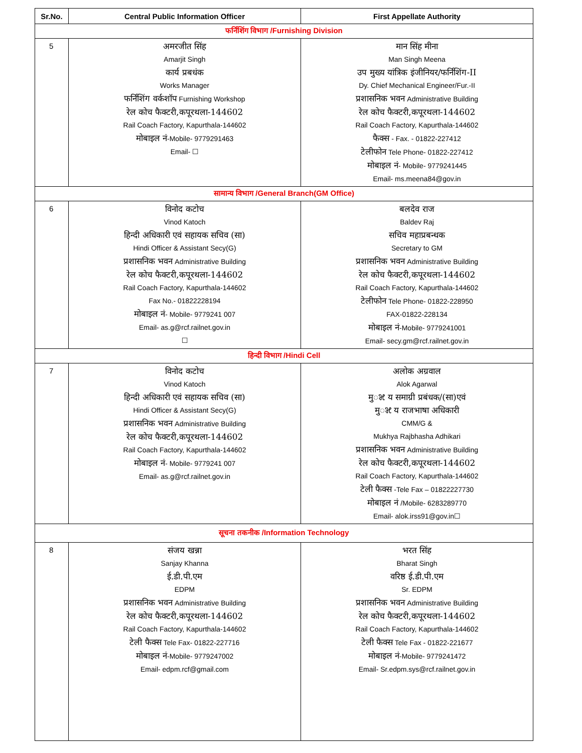| Sr.No. | Central Public Information Officer | First Appellate Authority |
| --- | --- | --- |
| फर्निशिंग विभाग /Furnishing Division | | |
| 5 | अमरजीत सिंह Amarjit Singh कार्य प्रबधंक Works Manager फर्निशिंग वर्कशॉप Furnishing Workshop रेल कोच फैक्टरी,कपूरथला-144602 Rail Coach Factory, Kapurthala-144602 मोबाइल नं -Mobile- 9779291463 Email- ☐ | मान सिंह मीना Man Singh Meena उप मुख्य यांत्रिक इंजीनियर/फर्निशिंग-II Dy. Chief Mechanical Engineer/Fur.-II प्रशासनिक भवन Administrative Building रेल कोच फैक्टरी,कपूरथला-144602 Rail Coach Factory, Kapurthala-144602 फैक्स - Fax. - 01822-227412 टेलीफोन Tele Phone- 01822-227412 मोबाइल नं - Mobile- 9779241445 Email- ms.meena84@gov.in |
| सामान्य विभाग /General Branch(GM Office) | | |
| 6 | विनोद कटोच Vinod Katoch हिन्दी अधिकारी एवं सहायक सचिव (सा) Hindi Officer & Assistant Secy(G) प्रशासनिक भवन Administrative Building रेल कोच फैक्टरी,कपूरथला-144602 Rail Coach Factory, Kapurthala-144602 Fax No.- 01822228194 मोबाइल नं - Mobile- 9779241 007 Email- as.g@rcf.railnet.gov.in ☐ | बलदेव राज Baldev Raj सचिव महाप्रबन्धक Secretary to GM प्रशासनिक भवन Administrative Building रेल कोच फैक्टरी,कपूरथला-144602 Rail Coach Factory, Kapurthala-144602 टेलीफोन Tele Phone- 01822-228950 FAX-01822-228134 मोबाइल नं -Mobile- 9779241001 Email- secy.gm@rcf.railnet.gov.in |
| हिन्दी विभाग /Hindi Cell | | |
| 7 | विनोद कटोच Vinod Katoch हिन्दी अधिकारी एवं सहायक सचिव (सा) Hindi Officer & Assistant Secy(G) प्रशासनिक भवन Administrative Building रेल कोच फैक्टरी,कपूरथला-144602 Rail Coach Factory, Kapurthala-144602 मोबाइल नं - Mobile- 9779241 007 Email- as.g@rcf.railnet.gov.in | अलोक अग्रवाल Alok Agarwal मुꣃ य समाग्री प्रबंधक/(सा)एवं मुꣃ य राजभाषा अधिकारी CMM/G & Mukhya Rajbhasha Adhikari प्रशासनिक भवन Administrative Building रेल कोच फैक्टरी,कपूरथला-144602 Rail Coach Factory, Kapurthala-144602 टेली फैक्स -Tele Fax – 01822227730 मोबाइल नं /Mobile- 6283289770 Email- alok.irss91@gov.in☐ |
| सूचना तकनीक /Information Technology | | |
| 8 | संजय खन्ना Sanjay Khanna ई.डी.पी.एम EDPM प्रशासनिक भवन Administrative Building रेल कोच फैक्टरी,कपूरथला-144602 Rail Coach Factory, Kapurthala-144602 टेली फैक्स Tele Fax- 01822-227716 मोबाइल नं -Mobile- 9779247002 Email- edpm.rcf@gmail.com | भरत सिंह Bharat Singh वरिष्ठ ई.डी.पी.एम Sr. EDPM प्रशासनिक भवन Administrative Building रेल कोच फैक्टरी,कपूरथला-144602 Rail Coach Factory, Kapurthala-144602 टेली फैक्स Tele Fax - 01822-221677 मोबाइल नं -Mobile- 9779241472 Email- Sr.edpm.sys@rcf.railnet.gov.in |